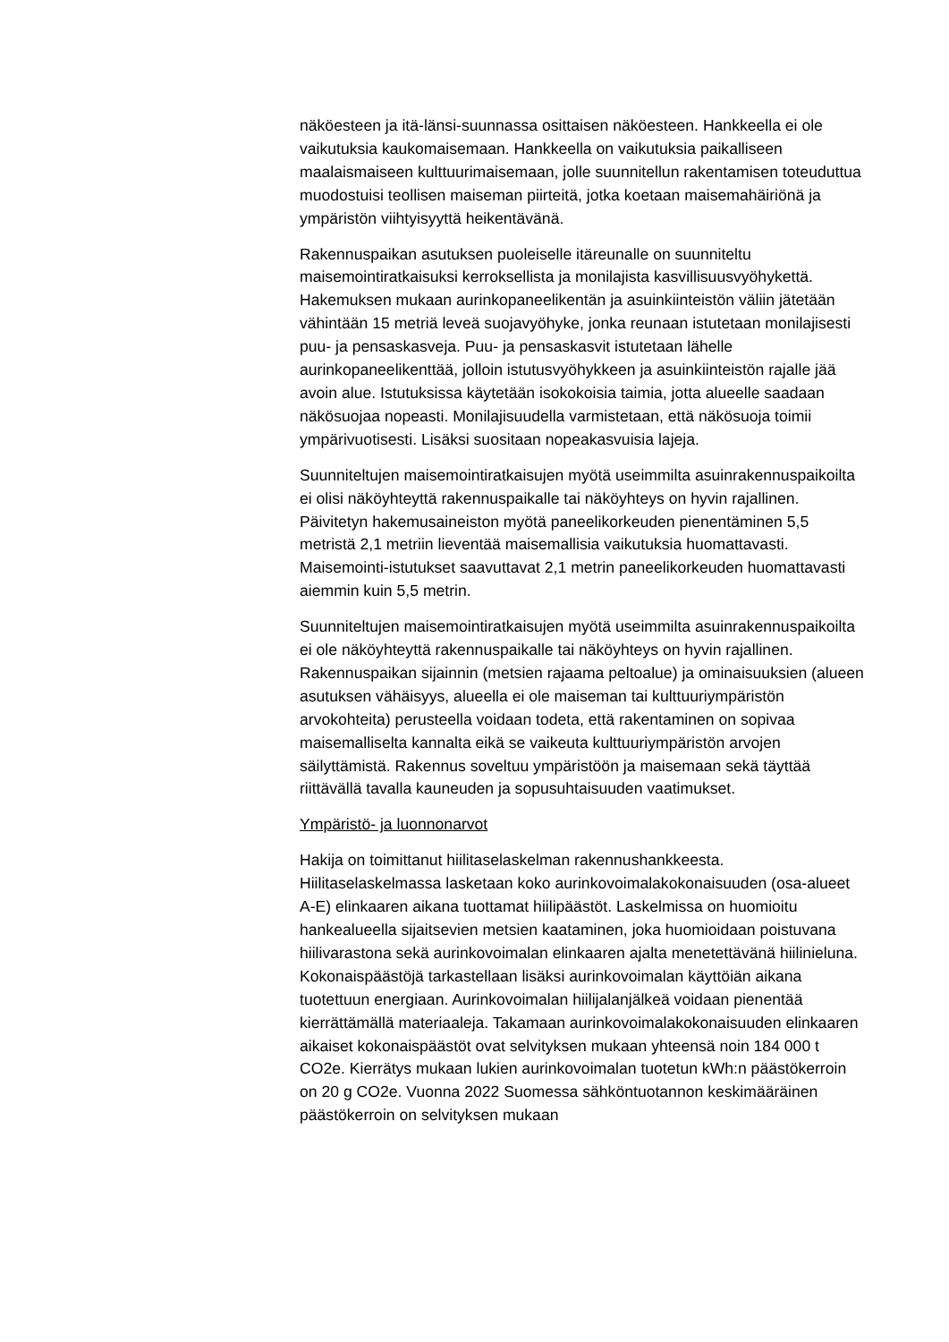näköesteen ja itä-länsi-suunnassa osittaisen näköesteen. Hankkeella ei ole vaikutuksia kaukomaisemaan. Hankkeella on vaikutuksia paikalliseen maalaismaiseen kulttuurimaisemaan, jolle suunnitellun rakentamisen toteuduttua muodostuisi teollisen maiseman piirteitä, jotka koetaan maisemahäiriönä ja ympäristön viihtyisyyttä heikentävänä.
Rakennuspaikan asutuksen puoleiselle itäreunalle on suunniteltu maisemointiratkaisuksi kerroksellista ja monilajista kasvillisuusvyöhykettä. Hakemuksen mukaan aurinkopaneelikentän ja asuinkiinteistön väliin jätetään vähintään 15 metriä leveä suojavyöhyke, jonka reunaan istutetaan monilajisesti puu- ja pensaskasveja. Puu- ja pensaskasvit istutetaan lähelle aurinkopaneelikenttää, jolloin istutusvyöhykkeen ja asuinkiinteistön rajalle jää avoin alue. Istutuksissa käytetään isokokoisia taimia, jotta alueelle saadaan näkösuojaa nopeasti. Monilajisuudella varmistetaan, että näkösuoja toimii ympärivuotisesti. Lisäksi suositaan nopeakasvuisia lajeja.
Suunniteltujen maisemointiratkaisujen myötä useimmilta asuinrakennuspaikoilta ei olisi näköyhteyttä rakennuspaikalle tai näköyhteys on hyvin rajallinen. Päivitetyn hakemusaineiston myötä paneelikorkeuden pienentäminen 5,5 metristä 2,1 metriin lieventää maisemallisia vaikutuksia huomattavasti. Maisemointi-istutukset saavuttavat 2,1 metrin paneelikorkeuden huomattavasti aiemmin kuin 5,5 metrin.
Suunniteltujen maisemointiratkaisujen myötä useimmilta asuinrakennuspaikoilta ei ole näköyhteyttä rakennuspaikalle tai näköyhteys on hyvin rajallinen. Rakennuspaikan sijainnin (metsien rajaama peltoalue) ja ominaisuuksien (alueen asutuksen vähäisyys, alueella ei ole maiseman tai kulttuuriympäristön arvokohteita) perusteella voidaan todeta, että rakentaminen on sopivaa maisemalliselta kannalta eikä se vaikeuta kulttuuriympäristön arvojen säilyttämistä. Rakennus soveltuu ympäristöön ja maisemaan sekä täyttää riittävällä tavalla kauneuden ja sopusuhtaisuuden vaatimukset.
Ympäristö- ja luonnonarvot
Hakija on toimittanut hiilitaselaskelman rakennushankkeesta. Hiilitaselaskelmassa lasketaan koko aurinkovoimalakokonaisuuden (osa-alueet A-E) elinkaaren aikana tuottamat hiilipäästöt. Laskelmissa on huomioitu hankealueella sijaitsevien metsien kaataminen, joka huomioidaan poistuvana hiilivarastona sekä aurinkovoimalan elinkaaren ajalta menetettävänä hiilinieluna. Kokonaispäästöjä tarkastellaan lisäksi aurinkovoimalan käyttöiän aikana tuotettuun energiaan. Aurinkovoimalan hiilijalanjälkeä voidaan pienentää kierrättämällä materiaaleja. Takamaan aurinkovoimalakokonaisuuden elinkaaren aikaiset kokonaispäästöt ovat selvityksen mukaan yhteensä noin 184 000 t CO2e. Kierrätys mukaan lukien aurinkovoimalan tuotetun kWh:n päästökerroin on 20 g CO2e. Vuonna 2022 Suomessa sähköntuotannon keskimääräinen päästökerroin on selvityksen mukaan